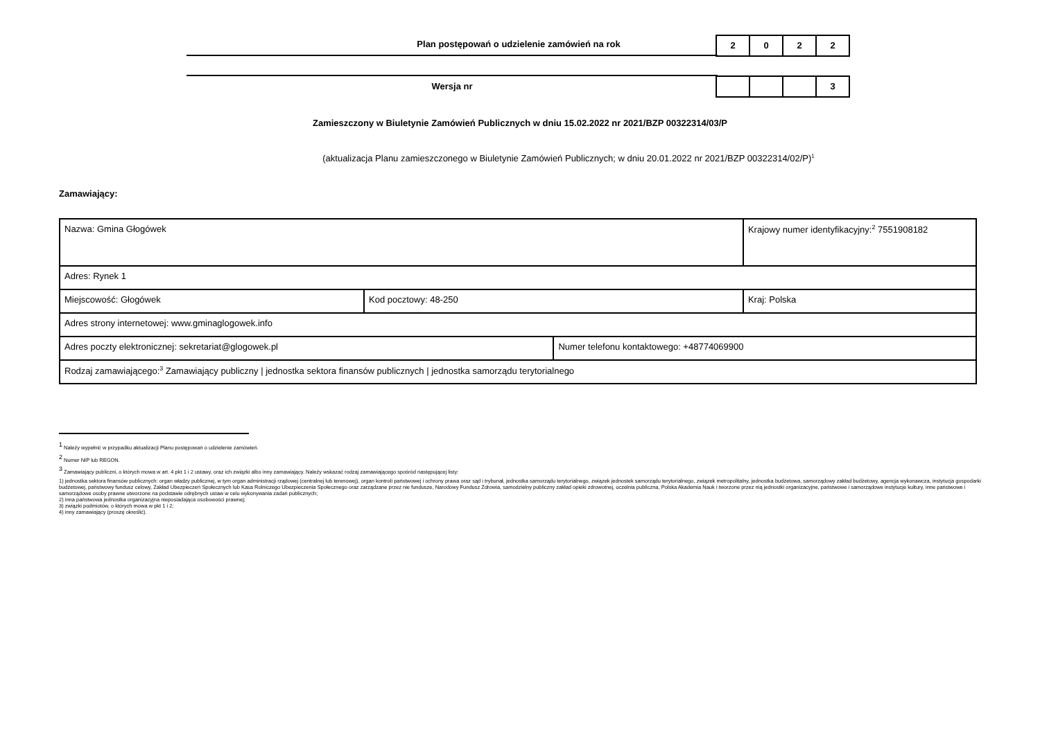Plan postępowań o udzielenie zamówień na rok
2 0 2 2
Wersja nr 3
Zamieszczony w Biuletynie Zamówień Publicznych w dniu 15.02.2022 nr 2021/BZP 00322314/03/P
(aktualizacja Planu zamieszczonego w Biuletynie Zamówień Publicznych; w dniu 20.01.2022 nr 2021/BZP 00322314/02/P)<sup>1</sup>
Zamawiający:
| Nazwa: Gmina Głogówek | | | Krajowy numer identyfikacyjny:<sup>2</sup> 7551908182 |
| Adres: Rynek 1 | | | |
| Miejscowość: Głogówek | Kod pocztowy: 48-250 | | Kraj: Polska |
| Adres strony internetowej: www.gminaglogowek.info | | | |
| Adres poczty elektronicznej: sekretariat@glogowek.pl | | Numer telefonu kontaktowego: +48774069900 | |
| Rodzaj zamawiającego:<sup>3</sup> Zamawiający publiczny / jednostka sektora finansów publicznych / jednostka samorządu terytorialnego | | | |
<sup>1</sup> Należy wypełnić w przypadku aktualizacji Planu postępowań o udzielenie zamówień.
<sup>2</sup> Numer NIP lub REGON.
<sup>3</sup> Zamawiający publiczni, o których mowa w art. 4 pkt 1 i 2 ustawy, oraz ich związki albo inny zamawiający. Należy wskazać rodzaj zamawiającego spośród następującej listy:
1) jednostka sektora finansów publicznych: organ władzy publicznej, w tym organ administracji rządowej (centralnej lub terenowej), organ kontroli państwowej i ochrony prawa oraz sąd i trybunał, jednostka samorządu terytorialnego, związek jednostek samorządu terytorialnego, związek metropolitalny, jednostka budżetowa, samorządowy zakład budżetowy, agencja wykonawcza, instytucja gospodarki budżetowej, państwowy fundusz celowy, Zakład Ubezpieczeń Społecznych lub Kasa Rolniczego Ubezpieczenia Społecznego oraz zarządzane przez nie fundusze, Narodowy Fundusz Zdrowia, samodzielny publiczny zakład opieki zdrowotnej, uczelnia publiczna, Polska Akademia Nauk i tworzone przez nią jednostki organizacyjne, państwowe i samorządowe instytucje kultury, inne państwowe i samorządowe osoby prawne utworzone na podstawie odrębnych ustaw w celu wykonywania zadań publicznych;
2) inna państwowa jednostka organizacyjna nieposiadająca osobowości prawnej;
3) związki podmiotów, o których mowa w pkt 1 i 2;
4) inny zamawiający (proszę określić).